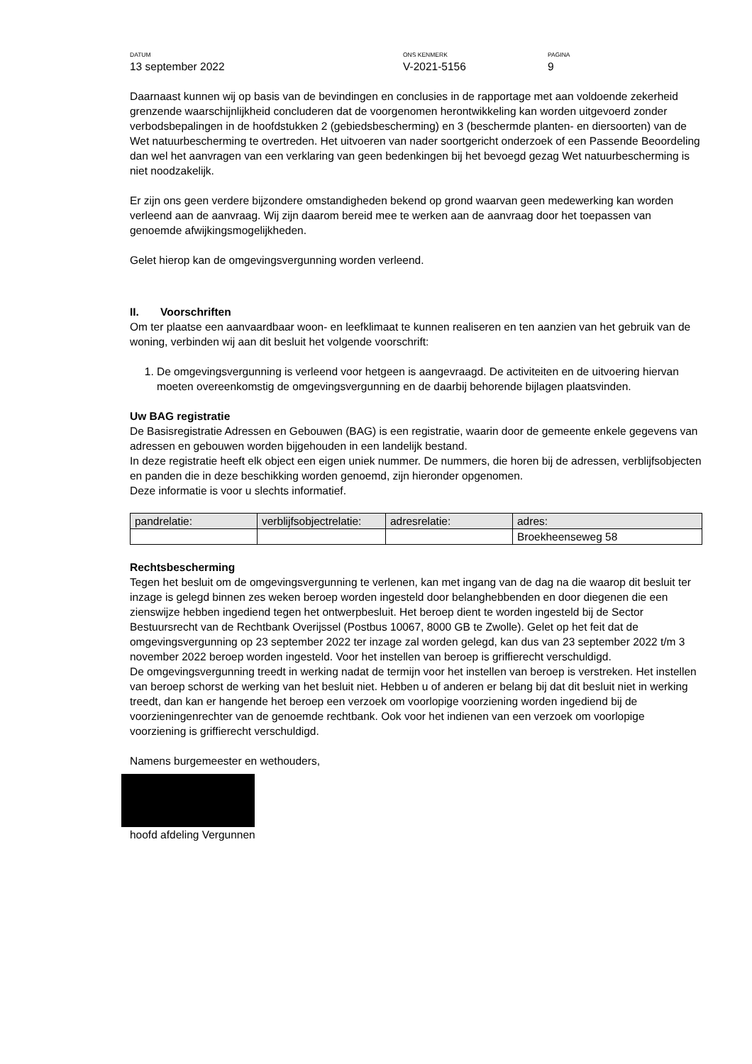DATUM
13 september 2022
ONS KENMERK
V-2021-5156
PAGINA
9
Daarnaast kunnen wij op basis van de bevindingen en conclusies in de rapportage met aan voldoende zekerheid grenzende waarschijnlijkheid concluderen dat de voorgenomen herontwikkeling kan worden uitgevoerd zonder verbodsbepalingen in de hoofdstukken 2 (gebiedsbescherming) en 3 (beschermde planten- en diersoorten) van de Wet natuurbescherming te overtreden. Het uitvoeren van nader soortgericht onderzoek of een Passende Beoordeling dan wel het aanvragen van een verklaring van geen bedenkingen bij het bevoegd gezag Wet natuurbescherming is niet noodzakelijk.
Er zijn ons geen verdere bijzondere omstandigheden bekend op grond waarvan geen medewerking kan worden verleend aan de aanvraag. Wij zijn daarom bereid mee te werken aan de aanvraag door het toepassen van genoemde afwijkingsmogelijkheden.
Gelet hierop kan de omgevingsvergunning worden verleend.
II. Voorschriften
Om ter plaatse een aanvaardbaar woon- en leefklimaat te kunnen realiseren en ten aanzien van het gebruik van de woning, verbinden wij aan dit besluit het volgende voorschrift:
1. De omgevingsvergunning is verleend voor hetgeen is aangevraagd. De activiteiten en de uitvoering hiervan moeten overeenkomstig de omgevingsvergunning en de daarbij behorende bijlagen plaatsvinden.
Uw BAG registratie
De Basisregistratie Adressen en Gebouwen (BAG) is een registratie, waarin door de gemeente enkele gegevens van adressen en gebouwen worden bijgehouden in een landelijk bestand.
In deze registratie heeft elk object een eigen uniek nummer. De nummers, die horen bij de adressen, verblijfsobjecten en panden die in deze beschikking worden genoemd, zijn hieronder opgenomen.
Deze informatie is voor u slechts informatief.
| pandrelatie: | verblijfsobjectrelatie: | adresrelatie: | adres: |
| | | | Broekheenseweg 58 |
Rechtsbescherming
Tegen het besluit om de omgevingsvergunning te verlenen, kan met ingang van de dag na die waarop dit besluit ter inzage is gelegd binnen zes weken beroep worden ingesteld door belanghebbenden en door diegenen die een zienswijze hebben ingediend tegen het ontwerpbesluit. Het beroep dient te worden ingesteld bij de Sector Bestuursrecht van de Rechtbank Overijssel (Postbus 10067, 8000 GB te Zwolle). Gelet op het feit dat de omgevingsvergunning op 23 september 2022 ter inzage zal worden gelegd, kan dus van 23 september 2022 t/m 3 november 2022 beroep worden ingesteld. Voor het instellen van beroep is griffierecht verschuldigd.
De omgevingsvergunning treedt in werking nadat de termijn voor het instellen van beroep is verstreken. Het instellen van beroep schorst de werking van het besluit niet. Hebben u of anderen er belang bij dat dit besluit niet in werking treedt, dan kan er hangende het beroep een verzoek om voorlopige voorziening worden ingediend bij de voorzieningenrechter van de genoemde rechtbank. Ook voor het indienen van een verzoek om voorlopige voorziening is griffierecht verschuldigd.
Namens burgemeester en wethouders,
hoofd afdeling Vergunnen